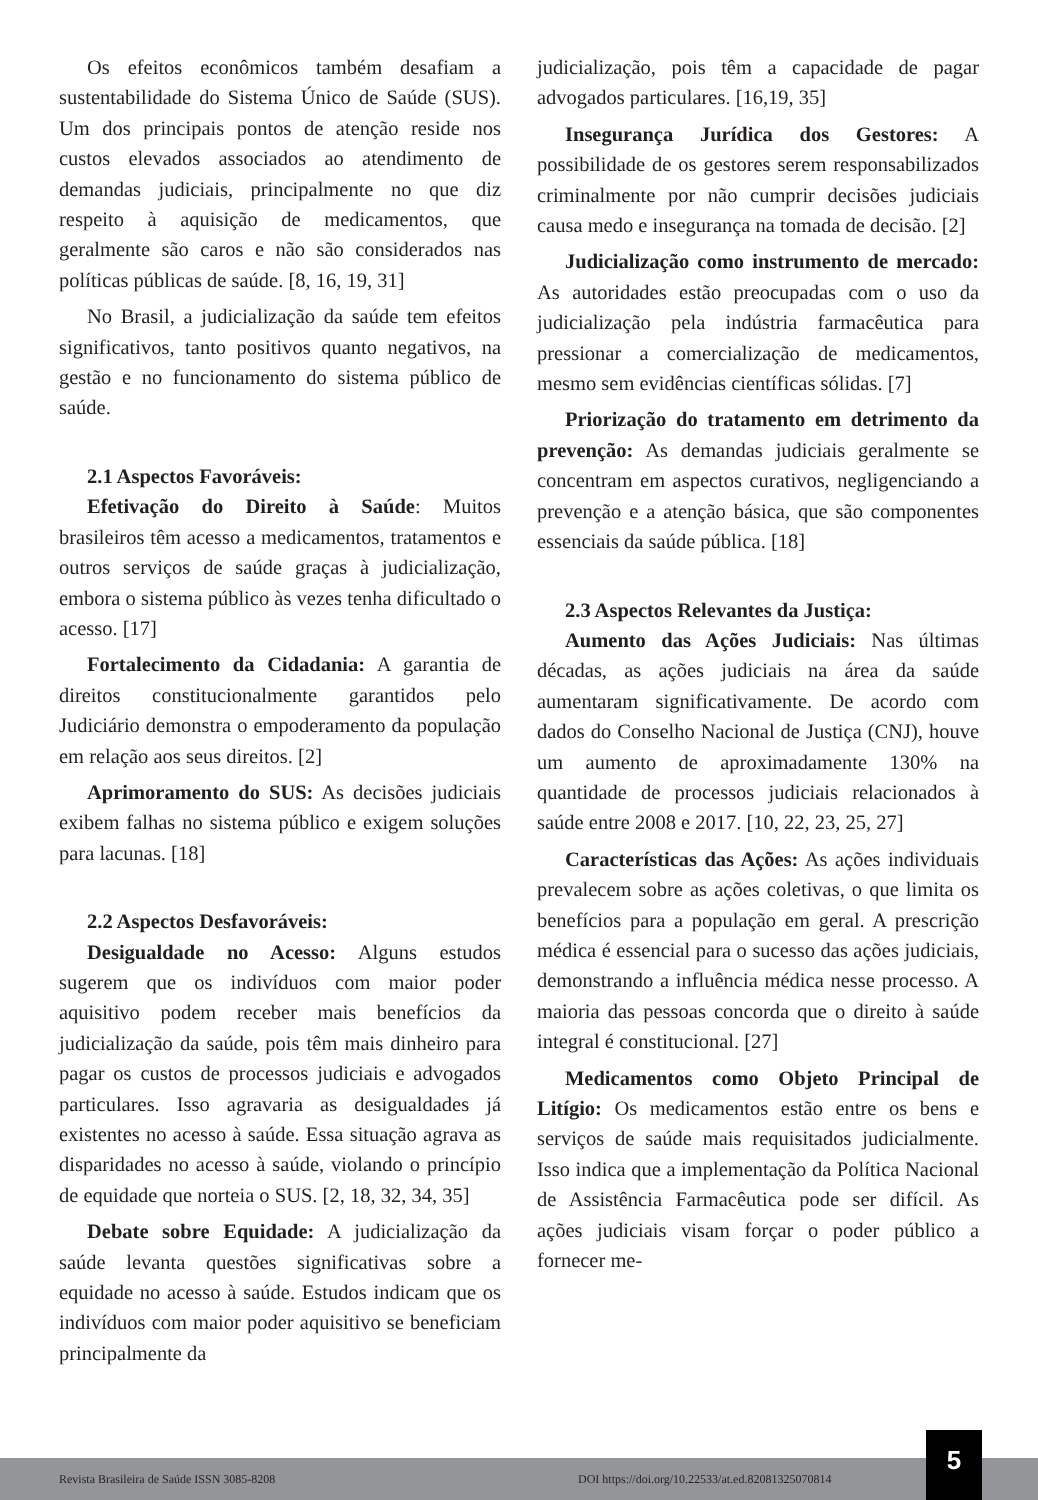Os efeitos econômicos também desafiam a sustentabilidade do Sistema Único de Saúde (SUS). Um dos principais pontos de atenção reside nos custos elevados associados ao atendimento de demandas judiciais, principalmente no que diz respeito à aquisição de medicamentos, que geralmente são caros e não são considerados nas políticas públicas de saúde. [8, 16, 19, 31]
No Brasil, a judicialização da saúde tem efeitos significativos, tanto positivos quanto negativos, na gestão e no funcionamento do sistema público de saúde.
2.1 Aspectos Favoráveis:
Efetivação do Direito à Saúde: Muitos brasileiros têm acesso a medicamentos, tratamentos e outros serviços de saúde graças à judicialização, embora o sistema público às vezes tenha dificultado o acesso. [17]
Fortalecimento da Cidadania: A garantia de direitos constitucionalmente garantidos pelo Judiciário demonstra o empoderamento da população em relação aos seus direitos. [2]
Aprimoramento do SUS: As decisões judiciais exibem falhas no sistema público e exigem soluções para lacunas. [18]
2.2 Aspectos Desfavoráveis:
Desigualdade no Acesso: Alguns estudos sugerem que os indivíduos com maior poder aquisitivo podem receber mais benefícios da judicialização da saúde, pois têm mais dinheiro para pagar os custos de processos judiciais e advogados particulares. Isso agravaria as desigualdades já existentes no acesso à saúde. Essa situação agrava as disparidades no acesso à saúde, violando o princípio de equidade que norteia o SUS. [2, 18, 32, 34, 35]
Debate sobre Equidade: A judicialização da saúde levanta questões significativas sobre a equidade no acesso à saúde. Estudos indicam que os indivíduos com maior poder aquisitivo se beneficiam principalmente da
judicialização, pois têm a capacidade de pagar advogados particulares. [16,19, 35]
Insegurança Jurídica dos Gestores: A possibilidade de os gestores serem responsabilizados criminalmente por não cumprir decisões judiciais causa medo e insegurança na tomada de decisão. [2]
Judicialização como instrumento de mercado: As autoridades estão preocupadas com o uso da judicialização pela indústria farmacêutica para pressionar a comercialização de medicamentos, mesmo sem evidências científicas sólidas. [7]
Priorização do tratamento em detrimento da prevenção: As demandas judiciais geralmente se concentram em aspectos curativos, negligenciando a prevenção e a atenção básica, que são componentes essenciais da saúde pública. [18]
2.3 Aspectos Relevantes da Justiça:
Aumento das Ações Judiciais: Nas últimas décadas, as ações judiciais na área da saúde aumentaram significativamente. De acordo com dados do Conselho Nacional de Justiça (CNJ), houve um aumento de aproximadamente 130% na quantidade de processos judiciais relacionados à saúde entre 2008 e 2017. [10, 22, 23, 25, 27]
Características das Ações: As ações individuais prevalecem sobre as ações coletivas, o que limita os benefícios para a população em geral. A prescrição médica é essencial para o sucesso das ações judiciais, demonstrando a influência médica nesse processo. A maioria das pessoas concorda que o direito à saúde integral é constitucional. [27]
Medicamentos como Objeto Principal de Litígio: Os medicamentos estão entre os bens e serviços de saúde mais requisitados judicialmente. Isso indica que a implementação da Política Nacional de Assistência Farmacêutica pode ser difícil. As ações judiciais visam forçar o poder público a fornecer me-
Revista Brasileira de Saúde ISSN 3085-8208 DOI https://doi.org/10.22533/at.ed.82081325070814
5